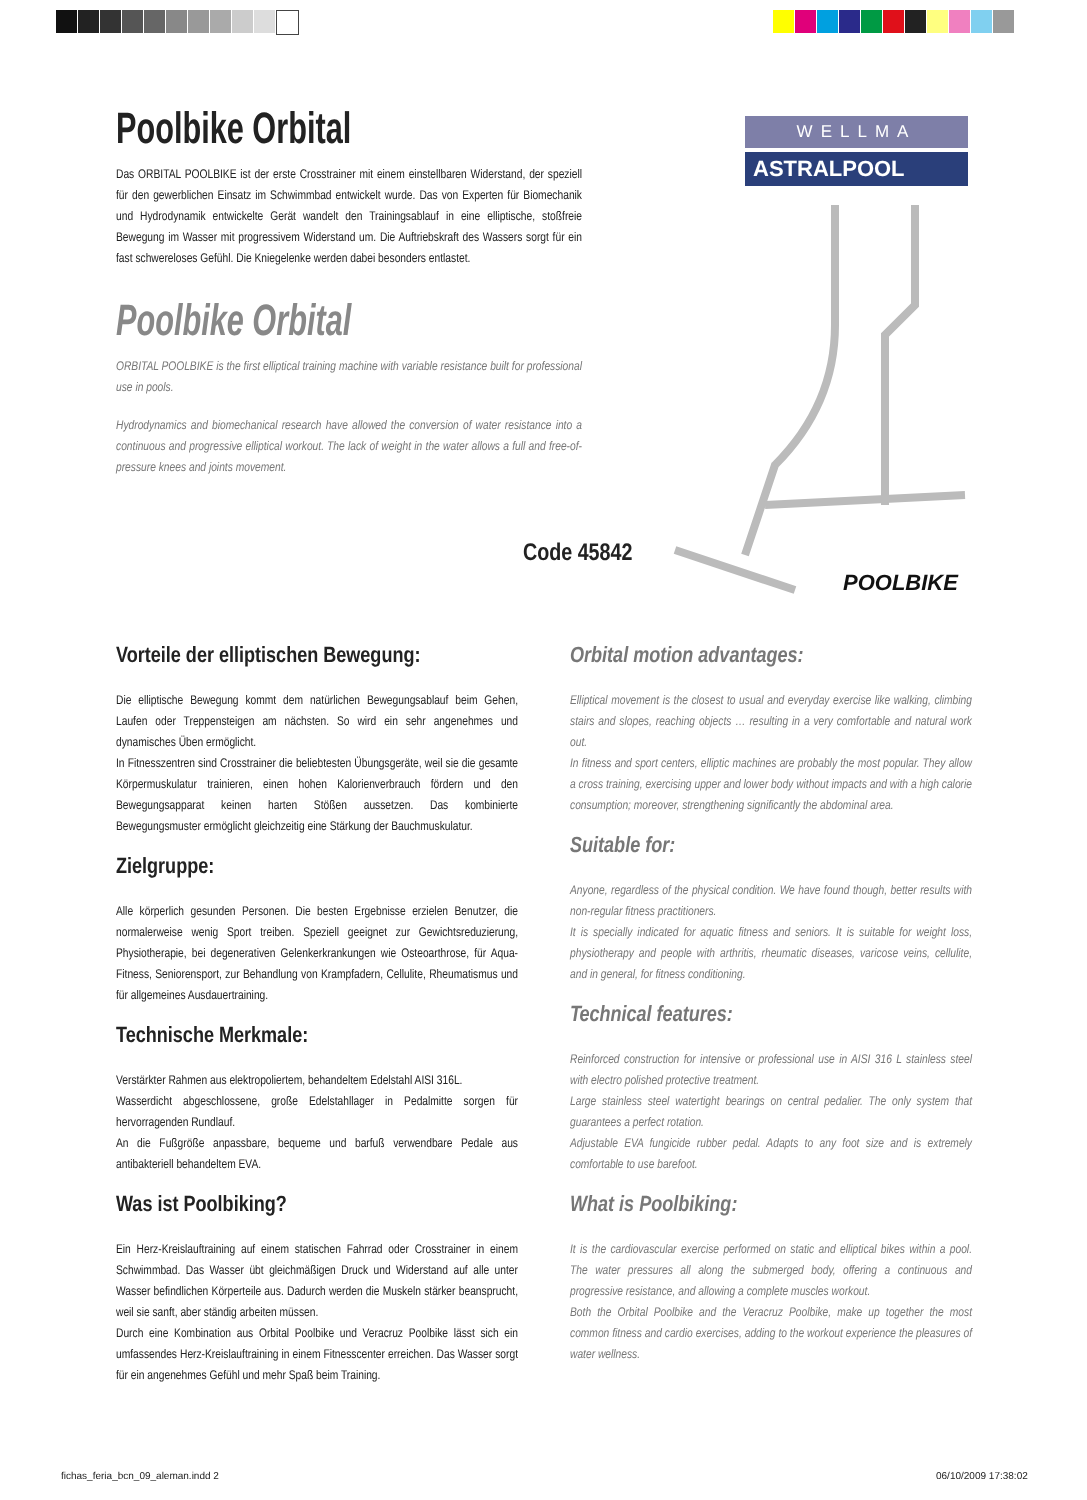Poolbike Orbital
Das ORBITAL POOLBIKE ist der erste Crosstrainer mit einem einstellbaren Widerstand, der speziell für den gewerblichen Einsatz im Schwimmbad entwickelt wurde. Das von Experten für Biomechanik und Hydrodynamik entwickelte Gerät wandelt den Trainingsablauf in eine elliptische, stoßfreie Bewegung im Wasser mit progressivem Widerstand um. Die Auftriebskraft des Wassers sorgt für ein fast schwereloses Gefühl. Die Kniegelenke werden dabei besonders entlastet.
Poolbike Orbital
ORBITAL POOLBIKE is the first elliptical training machine with variable resistance built for professional use in pools.
Hydrodynamics and biomechanical research have allowed the conversion of water resistance into a continuous and progressive elliptical workout. The lack of weight in the water allows a full and free-of-pressure knees and joints movement.
Code 45842
WELLMA
ASTRALPOOL
POOLBIKE
Vorteile der elliptischen Bewegung:
Die elliptische Bewegung kommt dem natürlichen Bewegungsablauf beim Gehen, Laufen oder Treppensteigen am nächsten. So wird ein sehr angenehmes und dynamisches Üben ermöglicht.
In Fitnesszentren sind Crosstrainer die beliebtesten Übungsgeräte, weil sie die gesamte Körpermuskulatur trainieren, einen hohen Kalorienverbrauch fördern und den Bewegungsapparat keinen harten Stößen aussetzen. Das kombinierte Bewegungsmuster ermöglicht gleichzeitig eine Stärkung der Bauchmuskulatur.
Zielgruppe:
Alle körperlich gesunden Personen. Die besten Ergebnisse erzielen Benutzer, die normalerweise wenig Sport treiben. Speziell geeignet zur Gewichtsreduzierung, Physiotherapie, bei degenerativen Gelenkerkrankungen wie Osteoarthrose, für Aqua-Fitness, Seniorensport, zur Behandlung von Krampfadern, Cellulite, Rheumatismus und für allgemeines Ausdauertraining.
Technische Merkmale:
Verstärkter Rahmen aus elektropoliertem, behandeltem Edelstahl AISI 316L.
Wasserdicht abgeschlossene, große Edelstahllager in Pedalmitte sorgen für hervorragenden Rundlauf.
An die Fußgröße anpassbare, bequeme und barfuß verwendbare Pedale aus antibakteriell behandeltem EVA.
Was ist Poolbiking?
Ein Herz-Kreislauftraining auf einem statischen Fahrrad oder Crosstrainer in einem Schwimmbad. Das Wasser übt gleichmäßigen Druck und Widerstand auf alle unter Wasser befindlichen Körperteile aus. Dadurch werden die Muskeln stärker beansprucht, weil sie sanft, aber ständig arbeiten müssen.
Durch eine Kombination aus Orbital Poolbike und Veracruz Poolbike lässt sich ein umfassendes Herz-Kreislauftraining in einem Fitnesscenter erreichen. Das Wasser sorgt für ein angenehmes Gefühl und mehr Spaß beim Training.
Orbital motion advantages:
Elliptical movement is the closest to usual and everyday exercise like walking, climbing stairs and slopes, reaching objects … resulting in a very comfortable and natural work out.
In fitness and sport centers, elliptic machines are probably the most popular. They allow a cross training, exercising upper and lower body without impacts and with a high calorie consumption; moreover, strengthening significantly the abdominal area.
Suitable for:
Anyone, regardless of the physical condition. We have found though, better results with non-regular fitness practitioners.
It is specially indicated for aquatic fitness and seniors. It is suitable for weight loss, physiotherapy and people with arthritis, rheumatic diseases, varicose veins, cellulite, and in general, for fitness conditioning.
Technical features:
Reinforced construction for intensive or professional use in AISI 316 L stainless steel with electro polished protective treatment.
Large stainless steel watertight bearings on central pedalier. The only system that guarantees a perfect rotation.
Adjustable EVA fungicide rubber pedal. Adapts to any foot size and is extremely comfortable to use barefoot.
What is Poolbiking:
It is the cardiovascular exercise performed on static and elliptical bikes within a pool. The water pressures all along the submerged body, offering a continuous and progressive resistance, and allowing a complete muscles workout.
Both the Orbital Poolbike and the Veracruz Poolbike, make up together the most common fitness and cardio exercises, adding to the workout experience the pleasures of water wellness.
fichas_feria_bcn_09_aleman.indd 2
06/10/2009 17:38:02